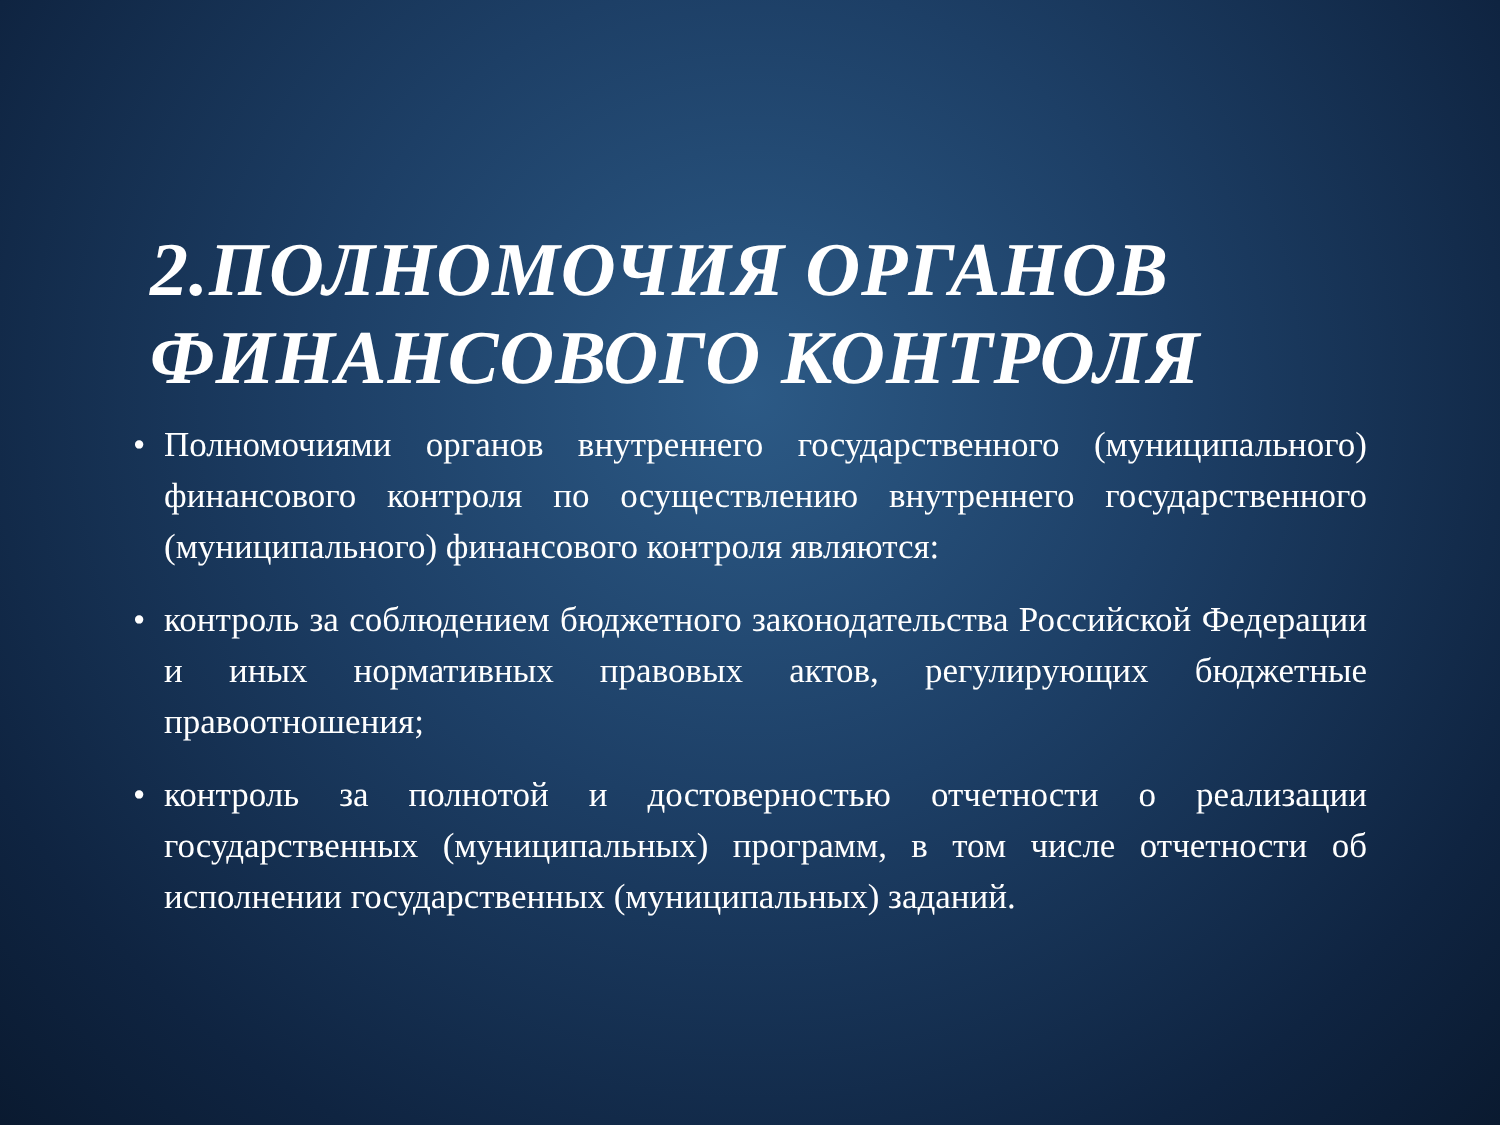2.ПОЛНОМОЧИЯ ОРГАНОВ ФИНАНСОВОГО КОНТРОЛЯ
• Полномочиями органов внутреннего государственного (муниципального) финансового контроля по осуществлению внутреннего государственного (муниципального) финансового контроля являются:
• контроль за соблюдением бюджетного законодательства Российской Федерации и иных нормативных правовых актов, регулирующих бюджетные правоотношения;
• контроль за полнотой и достоверностью отчетности о реализации государственных (муниципальных) программ, в том числе отчетности об исполнении государственных (муниципальных) заданий.